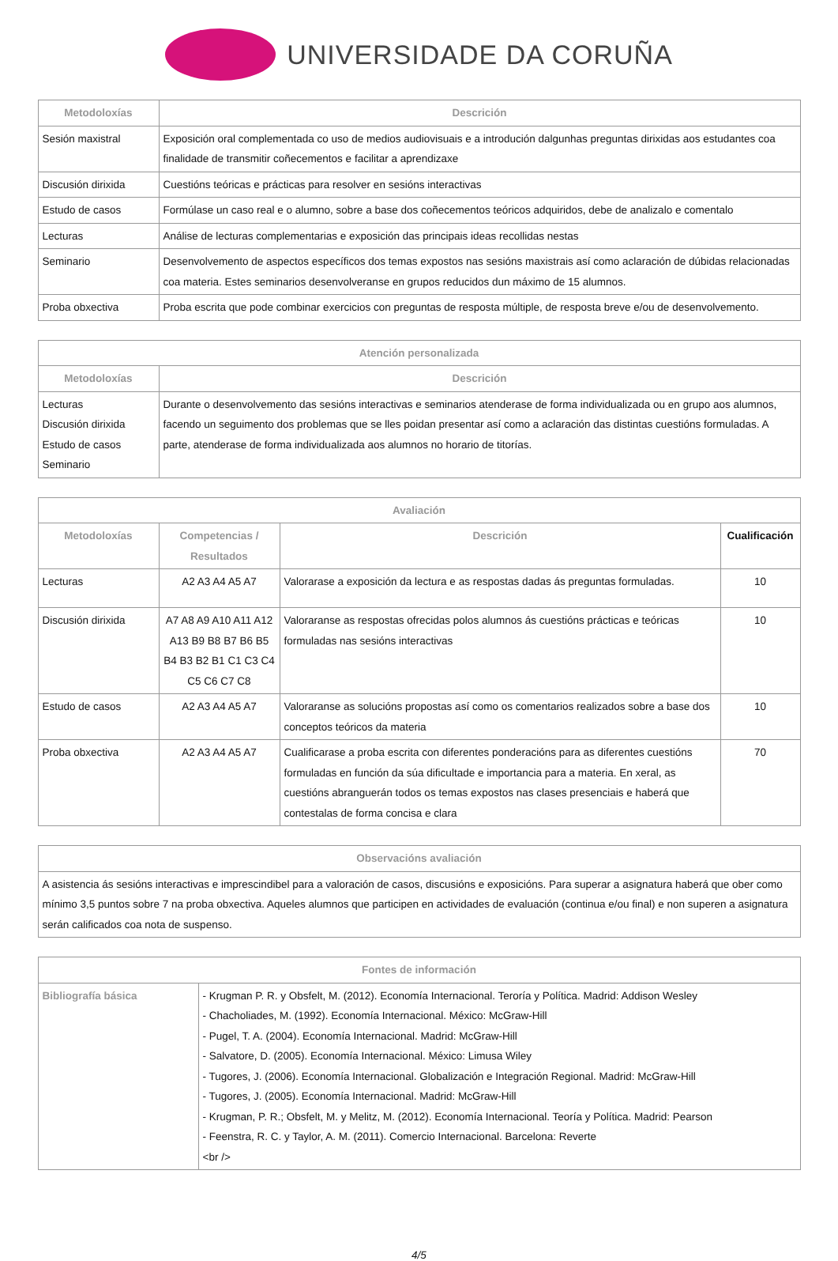UNIVERSIDADE DA CORUÑA
| Metodoloxías | Descrición |
| --- | --- |
| Sesión maxistral | Exposición oral complementada co uso de medios audiovisuais e a introdución dalgunhas preguntas dirixidas aos estudantes coa finalidade de transmitir coñecementos e facilitar a aprendizaxe |
| Discusión dirixida | Cuestións teóricas e prácticas para resolver en sesións interactivas |
| Estudo de casos | Formúlase un caso real e o alumno, sobre a base dos coñecementos teóricos adquiridos, debe de analizalo e comentalo |
| Lecturas | Análise de lecturas complementarias e exposición das principais ideas recollidas nestas |
| Seminario | Desenvolvemento de aspectos específicos dos temas expostos nas sesións maxistrais así como aclaración de dúbidas relacionadas coa materia. Estes seminarios desenvolveranse en grupos reducidos dun máximo de 15 alumnos. |
| Proba obxectiva | Proba escrita que pode combinar exercicios con preguntas de resposta múltiple, de resposta breve e/ou de desenvolvemento. |
| Atención personalizada | |
| --- | --- |
| Metodoloxías | Descrición |
| Lecturas Discusión dirixida Estudo de casos Seminario | Durante o desenvolvemento das sesións interactivas e seminarios atenderase de forma individualizada ou en grupo aos alumnos, facendo un seguimento dos problemas que se lles poidan presentar así como a aclaración das distintas cuestións formuladas. A parte, atenderase de forma individualizada aos alumnos no horario de titorías. |
| Avaliación | | | |
| --- | --- | --- | --- |
| Metodoloxías | Competencias / Resultados | Descrición | Cualificación |
| Lecturas | A2 A3 A4 A5 A7 | Valorarase a exposición da lectura e as respostas dadas ás preguntas formuladas. | 10 |
| Discusión dirixida | A7 A8 A9 A10 A11 A12 A13 B9 B8 B7 B6 B5 B4 B3 B2 B1 C1 C3 C4 C5 C6 C7 C8 | Valoraranse as respostas ofrecidas polos alumnos ás cuestións prácticas e teóricas formuladas nas sesións interactivas | 10 |
| Estudo de casos | A2 A3 A4 A5 A7 | Valoraranse as solucións propostas así como os comentarios realizados sobre a base dos conceptos teóricos da materia | 10 |
| Proba obxectiva | A2 A3 A4 A5 A7 | Cualificarase a proba escrita con diferentes ponderacións para as diferentes cuestións formuladas en función da súa dificultade e importancia para a materia. En xeral, as cuestións abranguerán todos os temas expostos nas clases presenciais e haberá que contestalas de forma concisa e clara | 70 |
| Observacións avaliación |
| --- |
| A asistencia ás sesións interactivas e imprescindibel para a valoración de casos, discusións e exposicións. Para superar a asignatura haberá que ober como mínimo 3,5 puntos sobre 7 na proba obxectiva. Aqueles alumnos que participen en actividades de evaluación (continua e/ou final) e non superen a asignatura serán calificados coa nota de suspenso. |
| Fontes de información | |
| --- | --- |
| Bibliografía básica | - Krugman P. R. y Obsfelt, M. (2012). Economía Internacional. Terоría y Política. Madrid: Addison Wesley - Chacholiades, M. (1992). Economía Internacional. México: McGraw-Hill - Pugel, T. A. (2004). Economía Internacional. Madrid: McGraw-Hill - Salvatore, D. (2005). Economía Internacional. México: Limusa Wiley - Tugores, J. (2006). Economía Internacional. Globalización e Integración Regional. Madrid: McGraw-Hill - Tugores, J. (2005). Economía Internacional. Madrid: McGraw-Hill - Krugman, P. R.; Obsfelt, M. y Melitz, M. (2012). Economía Internacional. Teoría y Política. Madrid: Pearson - Feenstra, R. C. y Taylor, A. M. (2011). Comercio Internacional. Barcelona: Reverte <br /> |
4/5